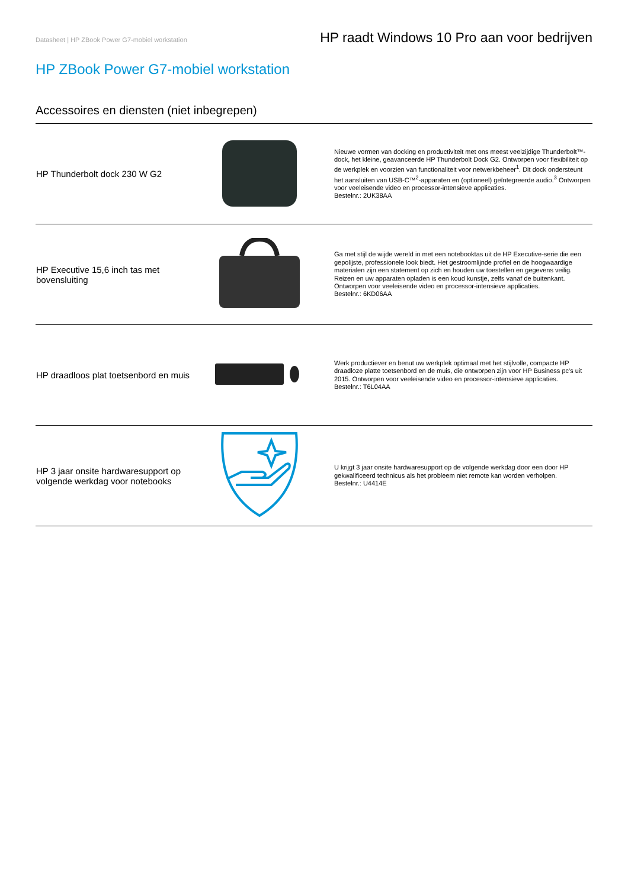Datasheet | HP ZBook Power G7-mobiel workstation HP raadt Windows 10 Pro aan voor bedrijven
HP ZBook Power G7-mobiel workstation
Accessoires en diensten (niet inbegrepen)
| HP Thunderbolt dock 230 W G2 | | Nieuwe vormen van docking en productiviteit met ons meest veelzijdige Thunderbolt™-dock, het kleine, geavanceerde HP Thunderbolt Dock G2. Ontworpen voor flexibiliteit op de werkplek en voorzien van functionaliteit voor netwerkbeheer<sup>1</sup>. Dit dock ondersteunt het aansluiten van USB-C™<sup>2</sup>-apparaten en (optioneel) geïntegreerde audio.<sup>3</sup> Ontworpen voor veeleisende video en processor-intensieve applicaties. Bestelnr.: 2UK38AA |
| HP Executive 15,6 inch tas met bovensluiting | | Ga met stijl de wijde wereld in met een notebooktas uit de HP Executive-serie die een gepolijste, professionele look biedt. Het gestroomlijnde profiel en de hoogwaardige materialen zijn een statement op zich en houden uw toestellen en gegevens veilig. Reizen en uw apparaten opladen is een koud kunstje, zelfs vanaf de buitenkant. Ontworpen voor veeleisende video en processor-intensieve applicaties. Bestelnr.: 6KD06AA |
| HP draadloos plat toetsenbord en muis | | Werk productiever en benut uw werkplek optimaal met het stijlvolle, compacte HP draadloze platte toetsenbord en de muis, die ontworpen zijn voor HP Business pc's uit 2015. Ontworpen voor veeleisende video en processor-intensieve applicaties. Bestelnr.: T6L04AA |
| HP 3 jaar onsite hardwaresupport op volgende werkdag voor notebooks | | U krijgt 3 jaar onsite hardwaresupport op de volgende werkdag door een door HP gekwalificeerd technicus als het probleem niet remote kan worden verholpen. Bestelnr.: U4414E |